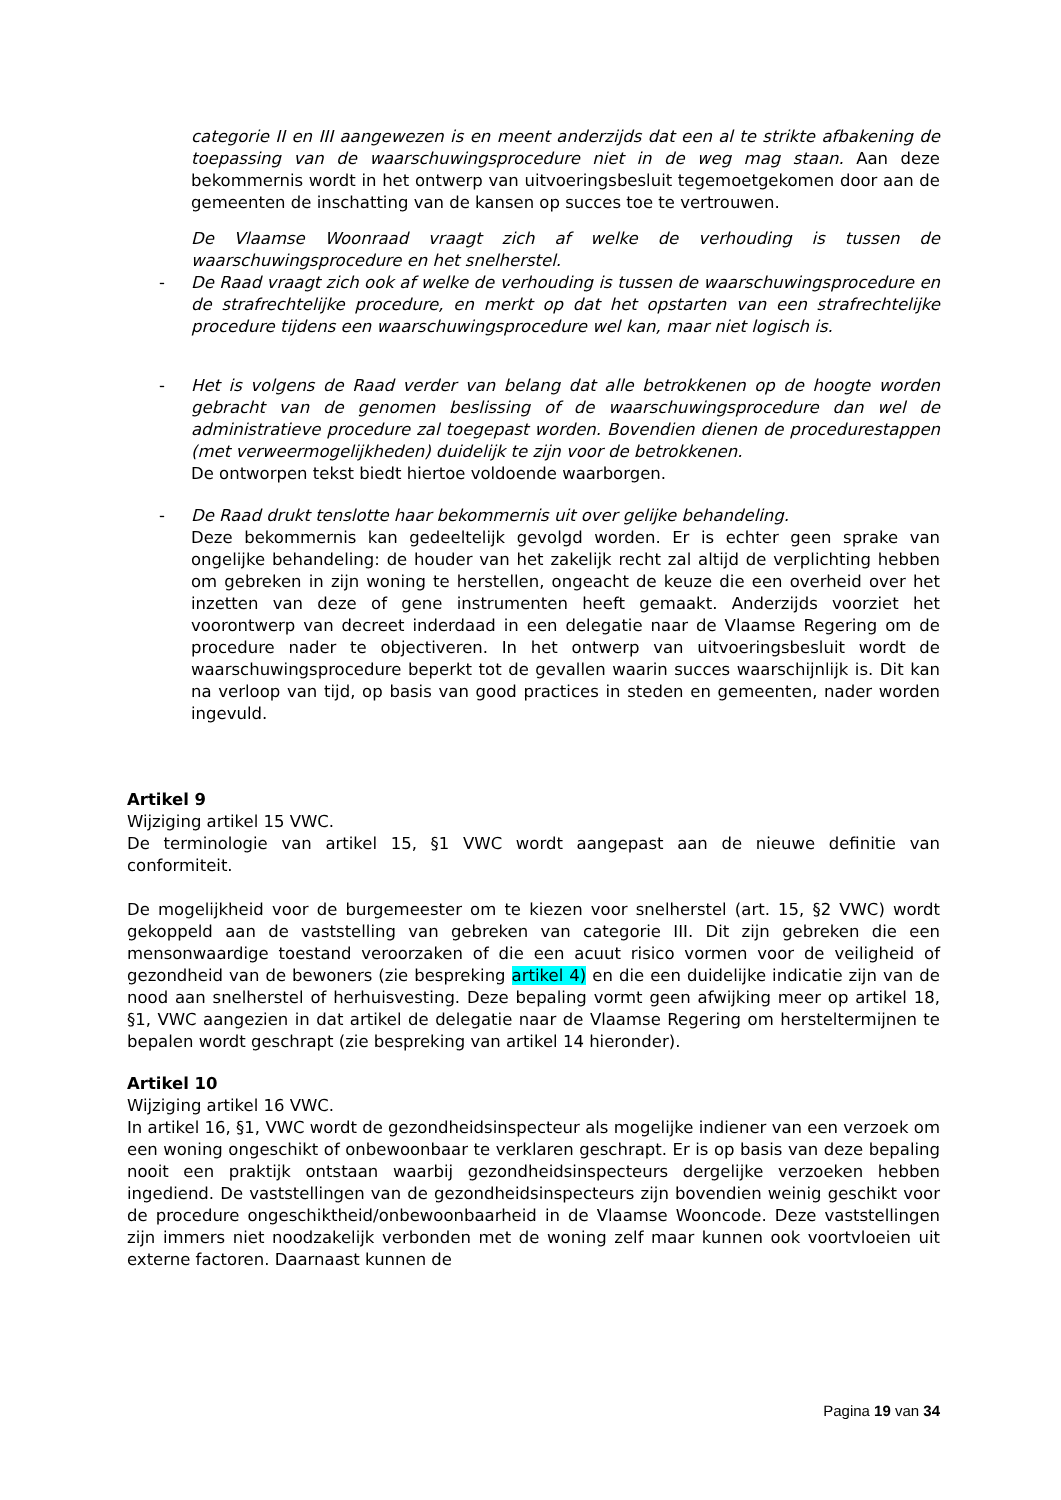categorie II en III aangewezen is en meent anderzijds dat een al te strikte afbakening de toepassing van de waarschuwingsprocedure niet in de weg mag staan. Aan deze bekommernis wordt in het ontwerp van uitvoeringsbesluit tegemoetgekomen door aan de gemeenten de inschatting van de kansen op succes toe te vertrouwen.
De Vlaamse Woonraad vraagt zich af welke de verhouding is tussen de waarschuwingsprocedure en het snelherstel.
- De Raad vraagt zich ook af welke de verhouding is tussen de waarschuwingsprocedure en de strafrechtelijke procedure, en merkt op dat het opstarten van een strafrechtelijke procedure tijdens een waarschuwingsprocedure wel kan, maar niet logisch is.
- Het is volgens de Raad verder van belang dat alle betrokkenen op de hoogte worden gebracht van de genomen beslissing of de waarschuwingsprocedure dan wel de administratieve procedure zal toegepast worden. Bovendien dienen de procedurestappen (met verweermogelijkheden) duidelijk te zijn voor de betrokkenen.
De ontworpen tekst biedt hiertoe voldoende waarborgen.
- De Raad drukt tenslotte haar bekommernis uit over gelijke behandeling.
Deze bekommernis kan gedeeltelijk gevolgd worden. Er is echter geen sprake van ongelijke behandeling: de houder van het zakelijk recht zal altijd de verplichting hebben om gebreken in zijn woning te herstellen, ongeacht de keuze die een overheid over het inzetten van deze of gene instrumenten heeft gemaakt. Anderzijds voorziet het voorontwerp van decreet inderdaad in een delegatie naar de Vlaamse Regering om de procedure nader te objectiveren. In het ontwerp van uitvoeringsbesluit wordt de waarschuwingsprocedure beperkt tot de gevallen waarin succes waarschijnlijk is. Dit kan na verloop van tijd, op basis van good practices in steden en gemeenten, nader worden ingevuld.
Artikel 9
Wijziging artikel 15 VWC.
De terminologie van artikel 15, §1 VWC wordt aangepast aan de nieuwe definitie van conformiteit.
De mogelijkheid voor de burgemeester om te kiezen voor snelherstel (art. 15, §2 VWC) wordt gekoppeld aan de vaststelling van gebreken van categorie III. Dit zijn gebreken die een mensonwaardige toestand veroorzaken of die een acuut risico vormen voor de veiligheid of gezondheid van de bewoners (zie bespreking artikel 4) en die een duidelijke indicatie zijn van de nood aan snelherstel of herhuisvesting. Deze bepaling vormt geen afwijking meer op artikel 18, §1, VWC aangezien in dat artikel de delegatie naar de Vlaamse Regering om hersteltermijnen te bepalen wordt geschrapt (zie bespreking van artikel 14 hieronder).
Artikel 10
Wijziging artikel 16 VWC.
In artikel 16, §1, VWC wordt de gezondheidsinspecteur als mogelijke indiener van een verzoek om een woning ongeschikt of onbewoonbaar te verklaren geschrapt. Er is op basis van deze bepaling nooit een praktijk ontstaan waarbij gezondheidsinspecteurs dergelijke verzoeken hebben ingediend. De vaststellingen van de gezondheidsinspecteurs zijn bovendien weinig geschikt voor de procedure ongeschiktheid/onbewoonbaarheid in de Vlaamse Wooncode. Deze vaststellingen zijn immers niet noodzakelijk verbonden met de woning zelf maar kunnen ook voortvloeien uit externe factoren. Daarnaast kunnen de
Pagina 19 van 34